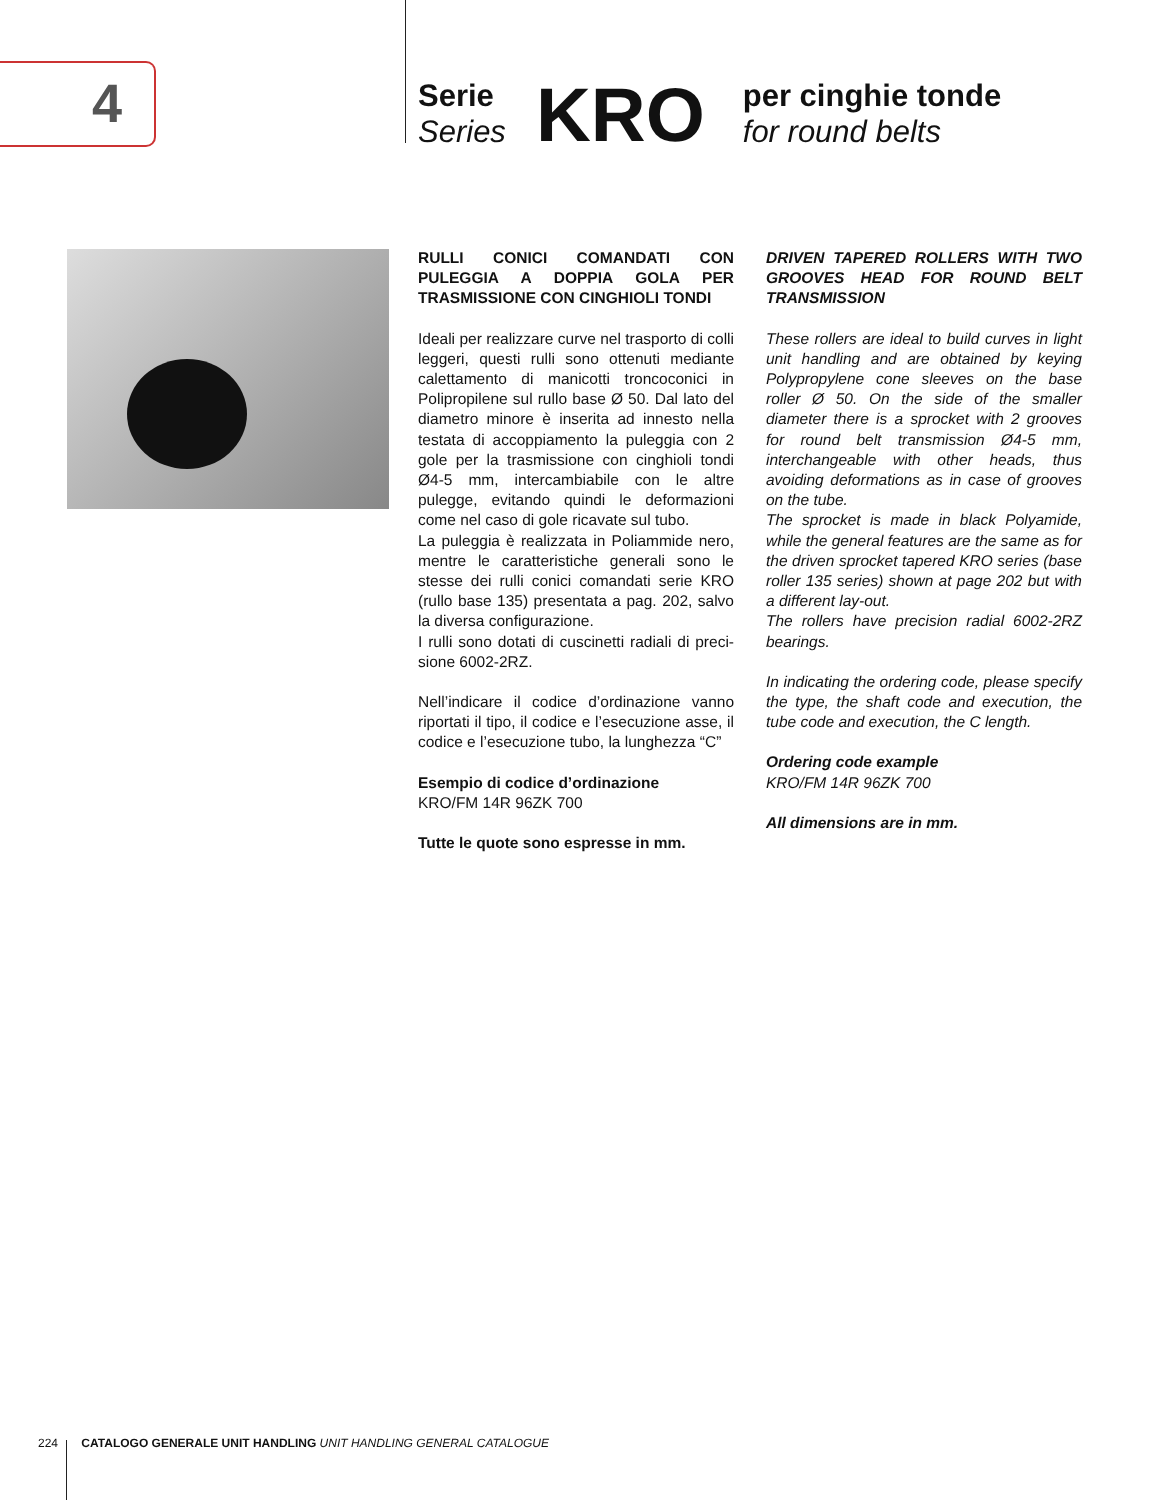4
Serie
Series
KRO
per cinghie tonde
for round belts
RULLI CONICI COMANDATI CON PULEGGIA A DOPPIA GOLA PER TRASMISSIONE CON CINGHIOLI TONDI
Ideali per realizzare curve nel trasporto di colli leggeri, questi rulli sono ottenuti mediante calettamento di manicotti troncoconici in Polipropilene sul rullo base Ø 50. Dal lato del diametro minore è inserita ad innesto nella testata di accoppiamento la puleggia con 2 gole per la trasmissione con cinghioli tondi Ø4-5 mm, intercambiabile con le altre pulegge, evitando quindi le deformazioni come nel caso di gole ricavate sul tubo.
La puleggia è realizzata in Poliammide nero, mentre le caratteristiche generali sono le stesse dei rulli conici comandati serie KRO (rullo base 135) presentata a pag. 202, salvo la diversa configurazione.
I rulli sono dotati di cuscinetti radiali di preci-sione 6002-2RZ.
Nell’indicare il codice d’ordinazione vanno riportati il tipo, il codice e l’esecuzione asse, il codice e l’esecuzione tubo, la lunghezza “C”
Esempio di codice d’ordinazione
KRO/FM 14R 96ZK 700
Tutte le quote sono espresse in mm.
DRIVEN TAPERED ROLLERS WITH TWO GROOVES HEAD FOR ROUND BELT TRANSMISSION
These rollers are ideal to build curves in light unit handling and are obtained by keying Polypropylene cone sleeves on the base roller Ø 50. On the side of the smaller diameter there is a sprocket with 2 grooves for round belt transmission Ø4-5 mm, interchangeable with other heads, thus avoiding deformations as in case of grooves on the tube.
The sprocket is made in black Polyamide, while the general features are the same as for the driven sprocket tapered KRO series (base roller 135 series) shown at page 202 but with a different lay-out.
The rollers have precision radial 6002-2RZ bearings.
In indicating the ordering code, please specify the type, the shaft code and execution, the tube code and execution, the C length.
Ordering code example
KRO/FM 14R 96ZK 700
All dimensions are in mm.
224 CATALOGO GENERALE UNIT HANDLING UNIT HANDLING GENERAL CATALOGUE